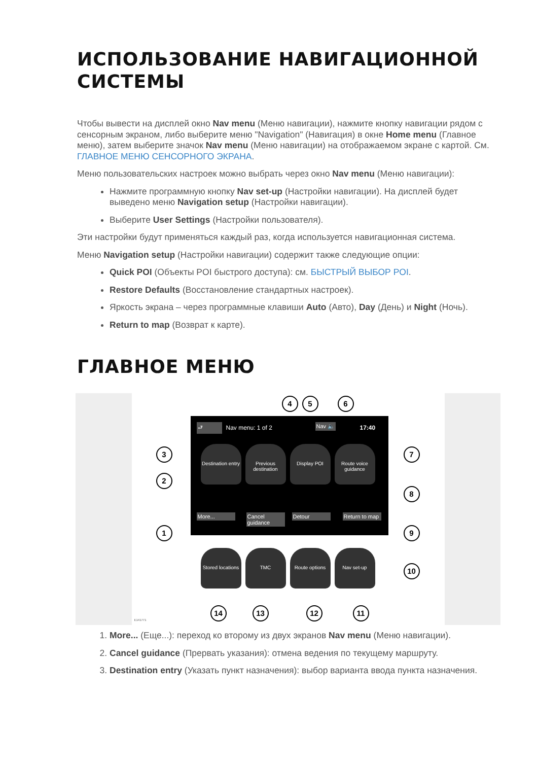ИСПОЛЬЗОВАНИЕ НАВИГАЦИОННОЙ СИСТЕМЫ
Чтобы вывести на дисплей окно Nav menu (Меню навигации), нажмите кнопку навигации рядом с сенсорным экраном, либо выберите меню "Navigation" (Навигация) в окне Home menu (Главное меню), затем выберите значок Nav menu (Меню навигации) на отображаемом экране с картой. См. ГЛАВНОЕ МЕНЮ СЕНСОРНОГО ЭКРАНА.
Меню пользовательских настроек можно выбрать через окно Nav menu (Меню навигации):
Нажмите программную кнопку Nav set-up (Настройки навигации). На дисплей будет выведено меню Navigation setup (Настройки навигации).
Выберите User Settings (Настройки пользователя).
Эти настройки будут применяться каждый раз, когда используется навигационная система.
Меню Navigation setup (Настройки навигации) содержит также следующие опции:
Quick POI (Объекты POI быстрого доступа): см. БЫСТРЫЙ ВЫБОР POI.
Restore Defaults (Восстановление стандартных настроек).
Яркость экрана – через программные клавиши Auto (Авто), Day (День) и Night (Ночь).
Return to map (Возврат к карте).
ГЛАВНОЕ МЕНЮ
⮐ Nav menu: 1 of 2 Nav 🔈 17:40
Destination entry
Previous destination
Display POI
Route voice guidance
More...
Cancel guidance
Detour
Return to map
Stored locations
TMC
Route options
Nav set-up
4 5 6
3
2
1
7
8
9
10
14 13 12 11
E141771
1. More... (Еще...): переход ко второму из двух экранов Nav menu (Меню навигации).
2. Cancel guidance (Прервать указания): отмена ведения по текущему маршруту.
3. Destination entry (Указать пункт назначения): выбор варианта ввода пункта назначения.